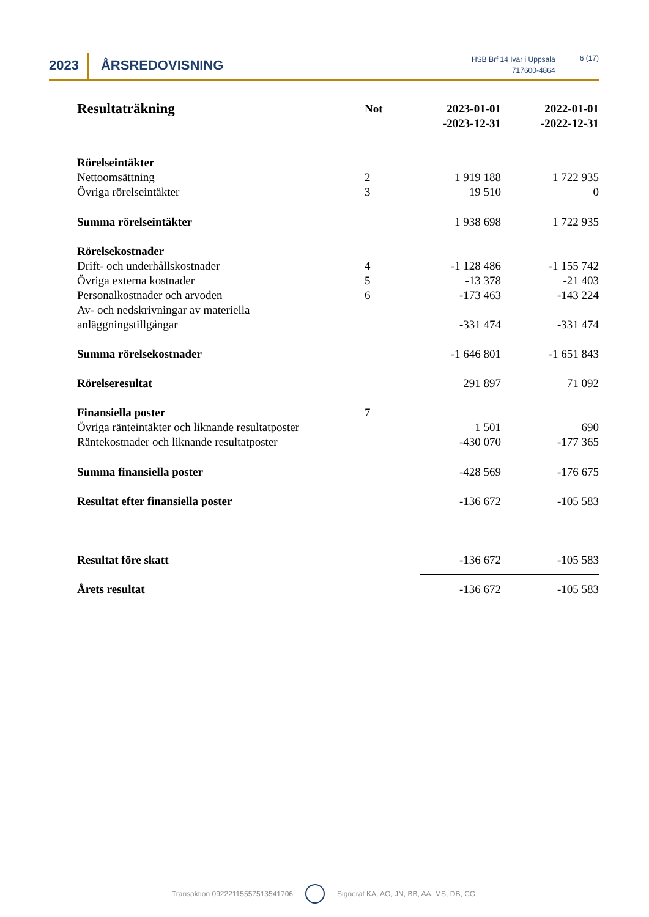2023
ÅRSREDOVISNING
HSB Brf 14 Ivar i Uppsala
717600-4864
6 (17)
| Resultaträkning | Not | 2023-01-01 -2023-12-31 | 2022-01-01 -2022-12-31 |
| Rörelseintäkter | | | |
| Nettoomsättning | 2 | 1 919 188 | 1 722 935 |
| Övriga rörelseintäkter | 3 | 19 510 | 0 |
| Summa rörelseintäkter | | 1 938 698 | 1 722 935 |
| Rörelsekostnader | | | |
| Drift- och underhållskostnader | 4 | -1 128 486 | -1 155 742 |
| Övriga externa kostnader | 5 | -13 378 | -21 403 |
| Personalkostnader och arvoden | 6 | -173 463 | -143 224 |
| Av- och nedskrivningar av materiella anläggningstillgångar | | -331 474 | -331 474 |
| Summa rörelsekostnader | | -1 646 801 | -1 651 843 |
| Rörelseresultat | | 291 897 | 71 092 |
| Finansiella poster | 7 | | |
| Övriga ränteintäkter och liknande resultatposter | | 1 501 | 690 |
| Räntekostnader och liknande resultatposter | | -430 070 | -177 365 |
| Summa finansiella poster | | -428 569 | -176 675 |
| Resultat efter finansiella poster | | -136 672 | -105 583 |
| Resultat före skatt | | -136 672 | -105 583 |
| Årets resultat | | -136 672 | -105 583 |
Transaktion 09222115557513541706
Signerat KA, AG, JN, BB, AA, MS, DB, CG